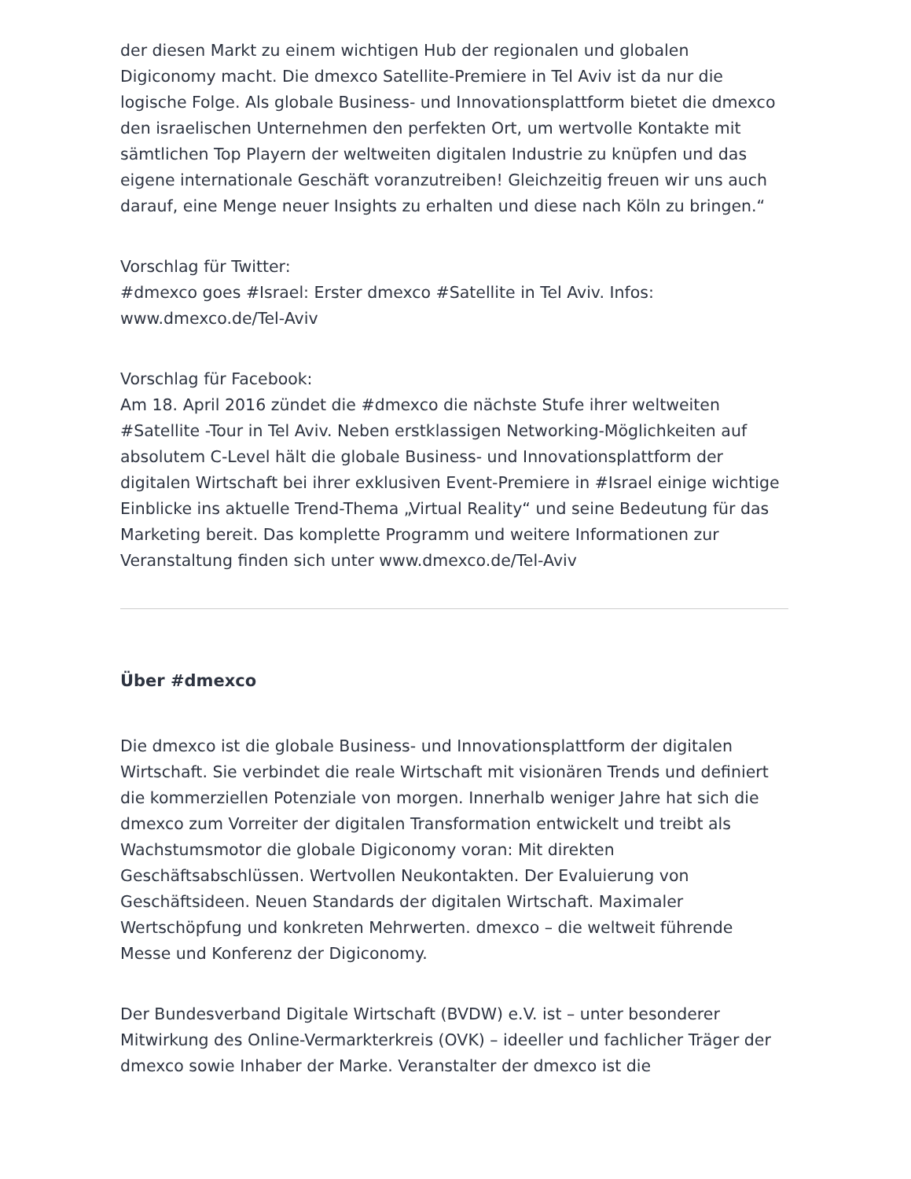der diesen Markt zu einem wichtigen Hub der regionalen und globalen Digiconomy macht. Die dmexco Satellite-Premiere in Tel Aviv ist da nur die logische Folge. Als globale Business- und Innovationsplattform bietet die dmexco den israelischen Unternehmen den perfekten Ort, um wertvolle Kontakte mit sämtlichen Top Playern der weltweiten digitalen Industrie zu knüpfen und das eigene internationale Geschäft voranzutreiben! Gleichzeitig freuen wir uns auch darauf, eine Menge neuer Insights zu erhalten und diese nach Köln zu bringen.“
Vorschlag für Twitter:
#dmexco goes #Israel: Erster dmexco #Satellite in Tel Aviv. Infos: www.dmexco.de/Tel-Aviv
Vorschlag für Facebook:
Am 18. April 2016 zündet die #dmexco die nächste Stufe ihrer weltweiten #Satellite -Tour in Tel Aviv. Neben erstklassigen Networking-Möglichkeiten auf absolutem C-Level hält die globale Business- und Innovationsplattform der digitalen Wirtschaft bei ihrer exklusiven Event-Premiere in #Israel einige wichtige Einblicke ins aktuelle Trend-Thema „Virtual Reality“ und seine Bedeutung für das Marketing bereit. Das komplette Programm und weitere Informationen zur Veranstaltung finden sich unter www.dmexco.de/Tel-Aviv
Über #dmexco
Die dmexco ist die globale Business- und Innovationsplattform der digitalen Wirtschaft. Sie verbindet die reale Wirtschaft mit visionären Trends und definiert die kommerziellen Potenziale von morgen. Innerhalb weniger Jahre hat sich die dmexco zum Vorreiter der digitalen Transformation entwickelt und treibt als Wachstumsmotor die globale Digiconomy voran: Mit direkten Geschäftsabschlüssen. Wertvollen Neukontakten. Der Evaluierung von Geschäftsideen. Neuen Standards der digitalen Wirtschaft. Maximaler Wertschöpfung und konkreten Mehrwerten. dmexco – die weltweit führende Messe und Konferenz der Digiconomy.
Der Bundesverband Digitale Wirtschaft (BVDW) e.V. ist – unter besonderer Mitwirkung des Online-Vermarkterkreis (OVK) – ideeller und fachlicher Träger der dmexco sowie Inhaber der Marke. Veranstalter der dmexco ist die